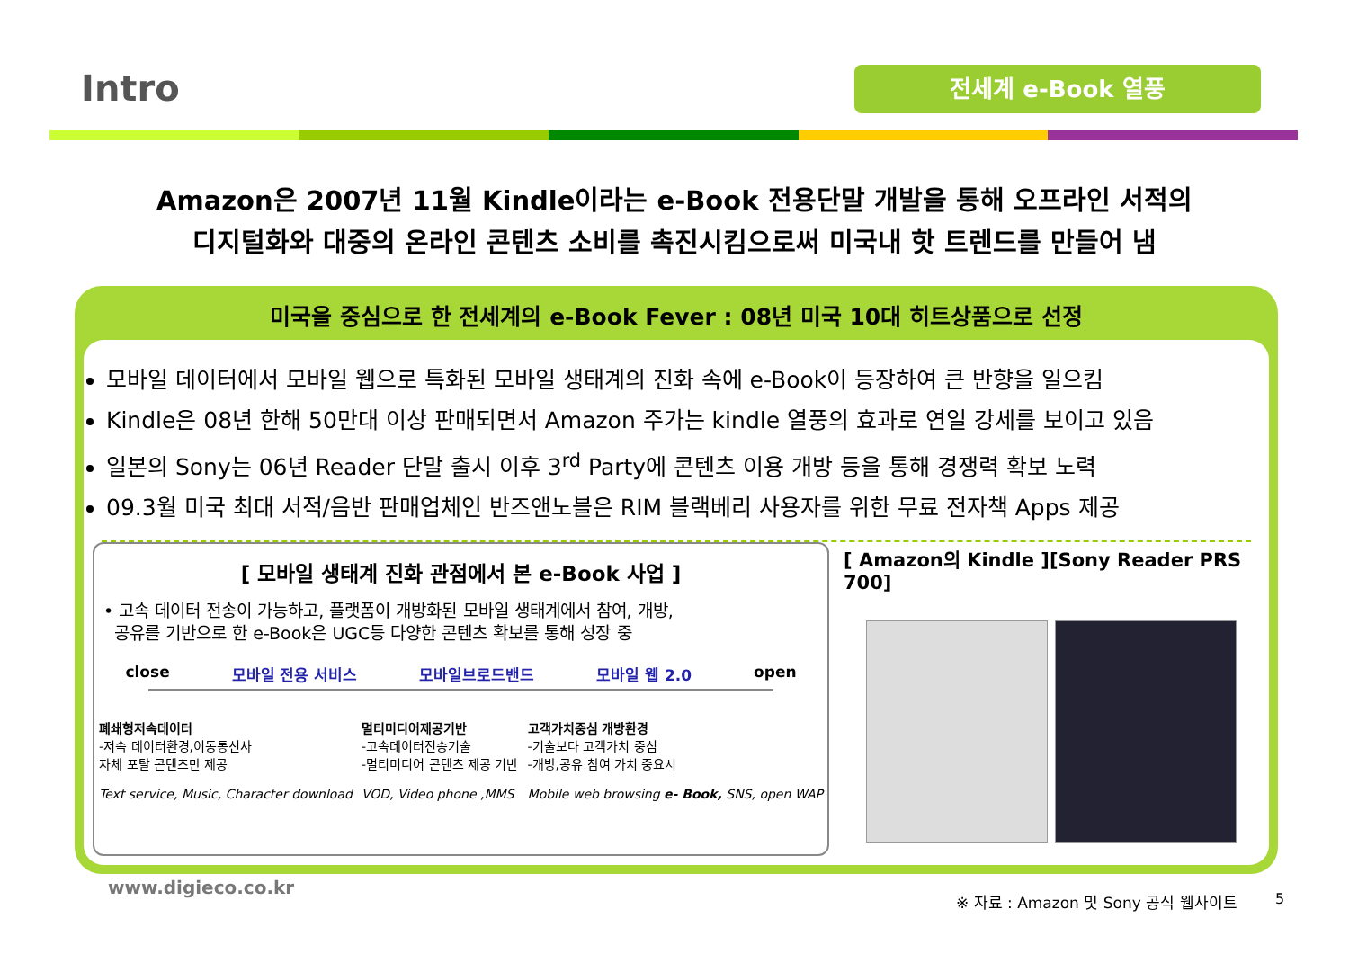Intro 전세계 e-Book 열풍
Amazon은 2007년 11월 Kindle이라는 e-Book 전용단말 개발을 통해 오프라인 서적의
디지털화와 대중의 온라인 콘텐츠 소비를 촉진시킴으로써 미국내 핫 트렌드를 만들어 냄
미국을 중심으로 한 전세계의 e-Book Fever : 08년 미국 10대 히트상품으로 선정
모바일 데이터에서 모바일 웹으로 특화된 모바일 생태계의 진화 속에 e-Book이 등장하여 큰 반향을 일으킴
Kindle은 08년 한해 50만대 이상 판매되면서 Amazon 주가는 kindle 열풍의 효과로 연일 강세를 보이고 있음
일본의 Sony는 06년 Reader 단말 출시 이후 3<sup>rd</sup> Party에 콘텐츠 이용 개방 등을 통해 경쟁력 확보 노력
09.3월 미국 최대 서적/음반 판매업체인 반즈앤노블은 RIM 블랙베리 사용자를 위한 무료 전자책 Apps 제공
[ 모바일 생태계 진화 관점에서 본 e-Book 사업 ]
• 고속 데이터 전송이 가능하고, 플랫폼이 개방화된 모바일 생태계에서 참여, 개방,
공유를 기반으로 한 e-Book은 UGC등 다양한 콘텐츠 확보를 통해 성장 중
close 모바일 전용 서비스 모바일브로드밴드 모바일 웹 2.0 open
폐쇄형저속데이터
-저속 데이터환경,이동통신사
자체 포탈 콘텐츠만 제공
Text service, Music, Character download
멀티미디어제공기반
-고속데이터전송기술
-멀티미디어 콘텐츠 제공 기반
VOD, Video phone ,MMS
고객가치중심 개방환경
-기술보다 고객가치 중심
-개방,공유 참여 가치 중요시
Mobile web browsing e- Book, SNS, open WAP
[ Amazon의 Kindle ][Sony Reader PRS 700]
※ 자료 : Amazon 및 Sony 공식 웹사이트
www.digieco.co.kr
5